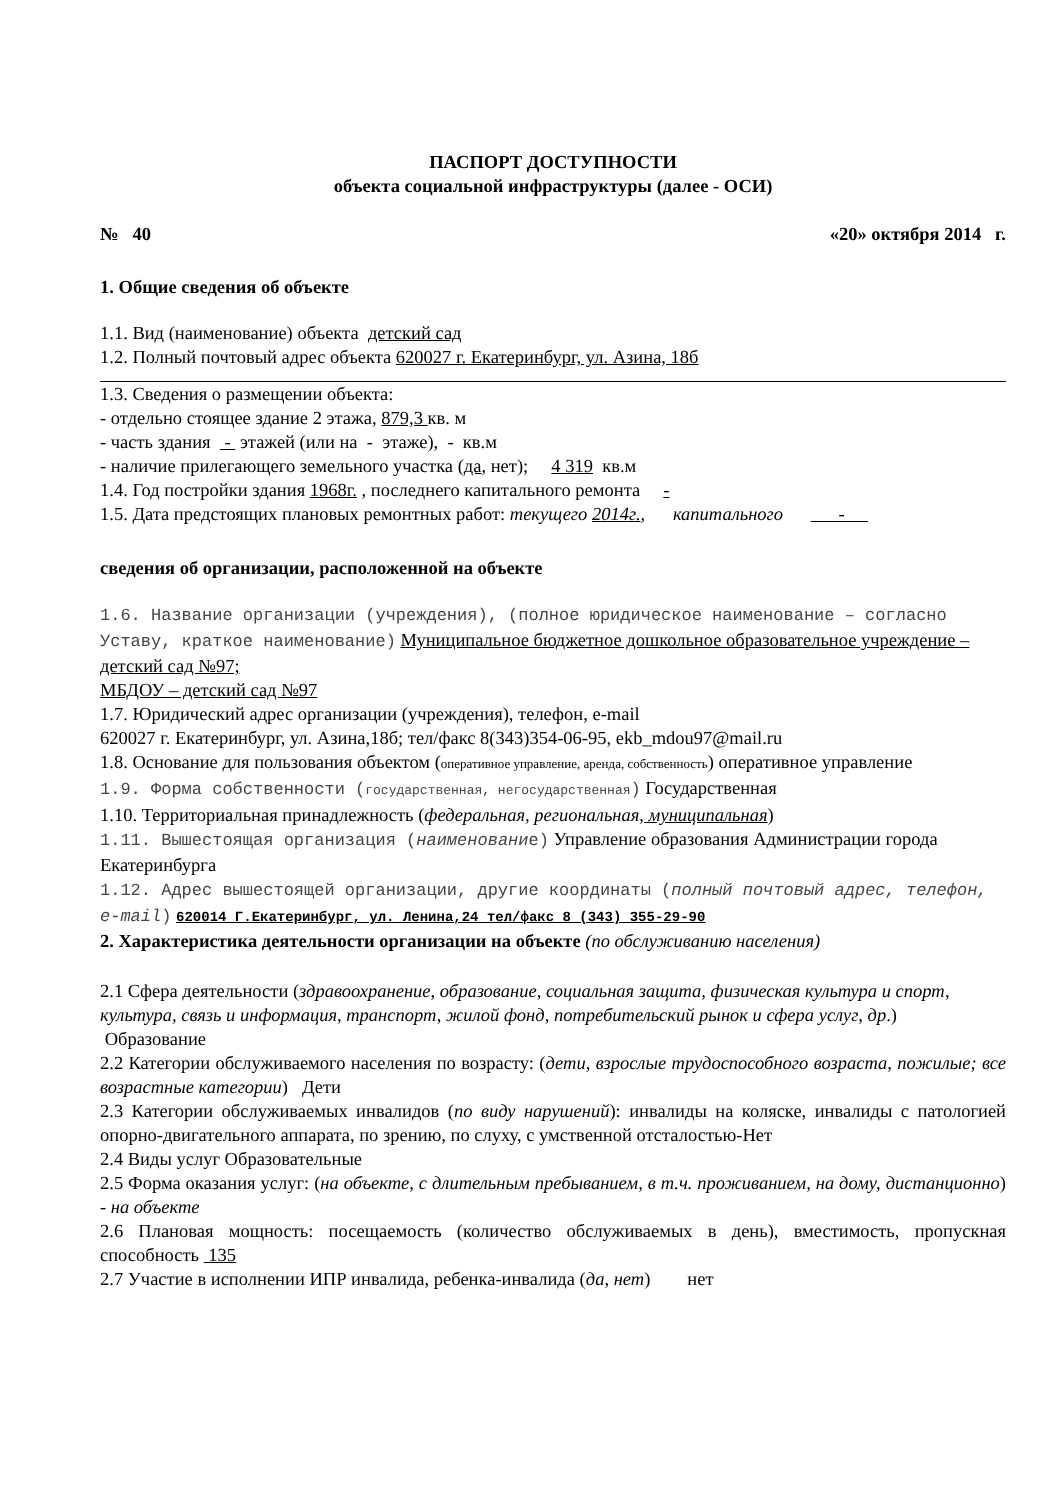ПАСПОРТ ДОСТУПНОСТИ
объекта социальной инфраструктуры (далее - ОСИ)
№ 40 «20» октября 2014 г.
1. Общие сведения об объекте
1.1. Вид (наименование) объекта детский сад
1.2. Полный почтовый адрес объекта 620027 г. Екатеринбург, ул. Азина, 18б
1.3. Сведения о размещении объекта:
- отдельно стоящее здание 2 этажа, 879,3 кв. м
- часть здания - этажей (или на - этаже), - кв.м
- наличие прилегающего земельного участка (да, нет); 4 319 кв.м
1.4. Год постройки здания 1968г. , последнего капитального ремонта -
1.5. Дата предстоящих плановых ремонтных работ: текущего 2014г., капитального -
сведения об организации, расположенной на объекте
1.6. Название организации (учреждения), (полное юридическое наименование – согласно Уставу, краткое наименование) Муниципальное бюджетное дошкольное образовательное учреждение – детский сад №97;
МБДОУ – детский сад №97
1.7. Юридический адрес организации (учреждения), телефон, e-mail
620027 г. Екатеринбург, ул. Азина,18б; тел/факс 8(343)354-06-95, ekb_mdou97@mail.ru
1.8. Основание для пользования объектом (оперативное управление, аренда, собственность) оперативное управление
1.9. Форма собственности (государственная, негосударственная) Государственная
1.10. Территориальная принадлежность (федеральная, региональная, муниципальная)
1.11. Вышестоящая организация (наименование) Управление образования Администрации города Екатеринбурга
1.12. Адрес вышестоящей организации, другие координаты (полный почтовый адрес, телефон, e-mail) 620014 Г.Екатеринбург, ул. Ленина,24 тел/факс 8 (343) 355-29-90
2. Характеристика деятельности организации на объекте (по обслуживанию населения)
2.1 Сфера деятельности (здравоохранение, образование, социальная защита, физическая культура и спорт, культура, связь и информация, транспорт, жилой фонд, потребительский рынок и сфера услуг, др.) Образование
2.2 Категории обслуживаемого населения по возрасту: (дети, взрослые трудоспособного возраста, пожилые; все возрастные категории) Дети
2.3 Категории обслуживаемых инвалидов (по виду нарушений): инвалиды на коляске, инвалиды с патологией опорно-двигательного аппарата, по зрению, по слуху, с умственной отсталостью-Нет
2.4 Виды услуг Образовательные
2.5 Форма оказания услуг: (на объекте, с длительным пребыванием, в т.ч. проживанием, на дому, дистанционно) - на объекте
2.6 Плановая мощность: посещаемость (количество обслуживаемых в день), вместимость, пропускная способность 135
2.7 Участие в исполнении ИПР инвалида, ребенка-инвалида (да, нет) нет